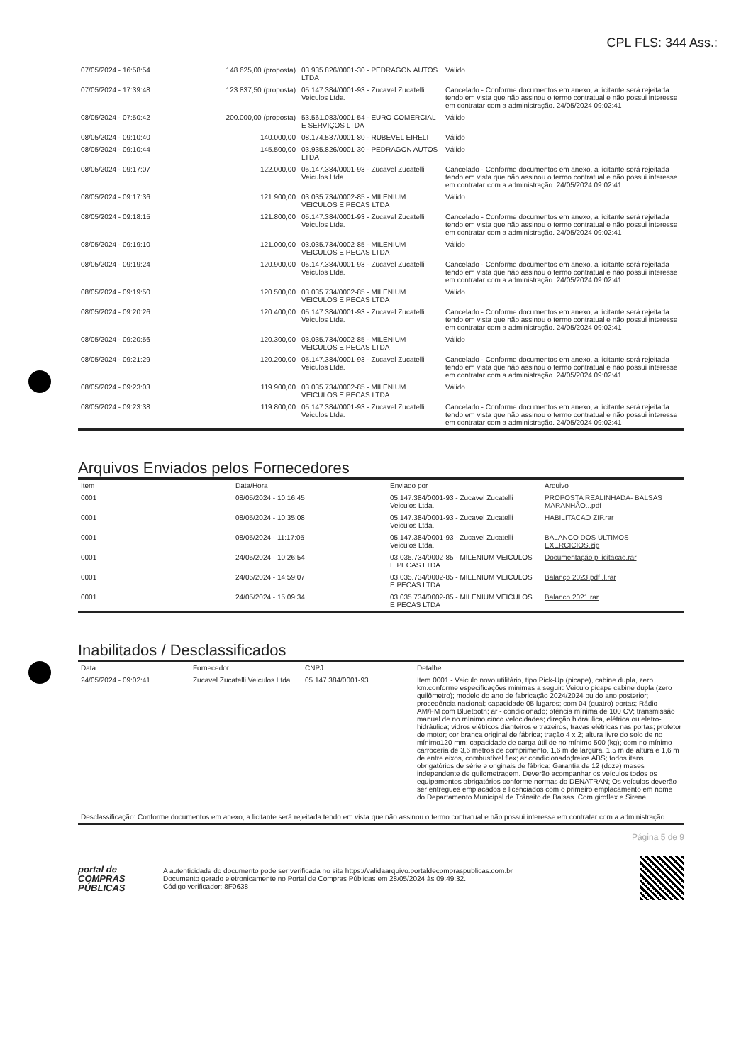CPL FLS: 344 Ass.:
| 07/05/2024 - 16:58:54 | 148.625,00 (proposta) | 03.935.826/0001-30 - PEDRAGON AUTOS LTDA | Válido |
| 07/05/2024 - 17:39:48 | 123.837,50 (proposta) | 05.147.384/0001-93 - Zucavel Zucatelli Veiculos Ltda. | Cancelado - Conforme documentos em anexo, a licitante será rejeitada tendo em vista que não assinou o termo contratual e não possui interesse em contratar com a administração. 24/05/2024 09:02:41 |
| 08/05/2024 - 07:50:42 | 200.000,00 (proposta) | 53.561.083/0001-54 - EURO COMERCIAL E SERVIÇOS LTDA | Válido |
| 08/05/2024 - 09:10:40 | 140.000,00 | 08.174.537/0001-80 - RUBEVEL EIRELI | Válido |
| 08/05/2024 - 09:10:44 | 145.500,00 | 03.935.826/0001-30 - PEDRAGON AUTOS LTDA | Válido |
| 08/05/2024 - 09:17:07 | 122.000,00 | 05.147.384/0001-93 - Zucavel Zucatelli Veiculos Ltda. | Cancelado - Conforme documentos em anexo, a licitante será rejeitada tendo em vista que não assinou o termo contratual e não possui interesse em contratar com a administração. 24/05/2024 09:02:41 |
| 08/05/2024 - 09:17:36 | 121.900,00 | 03.035.734/0002-85 - MILENIUM VEICULOS E PECAS LTDA | Válido |
| 08/05/2024 - 09:18:15 | 121.800,00 | 05.147.384/0001-93 - Zucavel Zucatelli Veiculos Ltda. | Cancelado - Conforme documentos em anexo, a licitante será rejeitada tendo em vista que não assinou o termo contratual e não possui interesse em contratar com a administração. 24/05/2024 09:02:41 |
| 08/05/2024 - 09:19:10 | 121.000,00 | 03.035.734/0002-85 - MILENIUM VEICULOS E PECAS LTDA | Válido |
| 08/05/2024 - 09:19:24 | 120.900,00 | 05.147.384/0001-93 - Zucavel Zucatelli Veiculos Ltda. | Cancelado - Conforme documentos em anexo, a licitante será rejeitada tendo em vista que não assinou o termo contratual e não possui interesse em contratar com a administração. 24/05/2024 09:02:41 |
| 08/05/2024 - 09:19:50 | 120.500,00 | 03.035.734/0002-85 - MILENIUM VEICULOS E PECAS LTDA | Válido |
| 08/05/2024 - 09:20:26 | 120.400,00 | 05.147.384/0001-93 - Zucavel Zucatelli Veiculos Ltda. | Cancelado - Conforme documentos em anexo, a licitante será rejeitada tendo em vista que não assinou o termo contratual e não possui interesse em contratar com a administração. 24/05/2024 09:02:41 |
| 08/05/2024 - 09:20:56 | 120.300,00 | 03.035.734/0002-85 - MILENIUM VEICULOS E PECAS LTDA | Válido |
| 08/05/2024 - 09:21:29 | 120.200,00 | 05.147.384/0001-93 - Zucavel Zucatelli Veiculos Ltda. | Cancelado - Conforme documentos em anexo, a licitante será rejeitada tendo em vista que não assinou o termo contratual e não possui interesse em contratar com a administração. 24/05/2024 09:02:41 |
| 08/05/2024 - 09:23:03 | 119.900,00 | 03.035.734/0002-85 - MILENIUM VEICULOS E PECAS LTDA | Válido |
| 08/05/2024 - 09:23:38 | 119.800,00 | 05.147.384/0001-93 - Zucavel Zucatelli Veiculos Ltda. | Cancelado - Conforme documentos em anexo, a licitante será rejeitada tendo em vista que não assinou o termo contratual e não possui interesse em contratar com a administração. 24/05/2024 09:02:41 |
Arquivos Enviados pelos Fornecedores
| Item | Data/Hora | Enviado por | Arquivo |
| --- | --- | --- | --- |
| 0001 | 08/05/2024 - 10:16:45 | 05.147.384/0001-93 - Zucavel Zucatelli Veiculos Ltda. | PROPOSTA REALINHADA- BALSAS MARANHÃO...pdf |
| 0001 | 08/05/2024 - 10:35:08 | 05.147.384/0001-93 - Zucavel Zucatelli Veiculos Ltda. | HABILITACAO ZIP.rar |
| 0001 | 08/05/2024 - 11:17:05 | 05.147.384/0001-93 - Zucavel Zucatelli Veiculos Ltda. | BALANCO DOS ULTIMOS EXERCICIOS.zip |
| 0001 | 24/05/2024 - 10:26:54 | 03.035.734/0002-85 - MILENIUM VEICULOS E PECAS LTDA | Documentação p licitacao.rar |
| 0001 | 24/05/2024 - 14:59:07 | 03.035.734/0002-85 - MILENIUM VEICULOS E PECAS LTDA | Balanço 2023.pdf .l.rar |
| 0001 | 24/05/2024 - 15:09:34 | 03.035.734/0002-85 - MILENIUM VEICULOS E PECAS LTDA | Balanco 2021.rar |
Inabilitados / Desclassificados
| Data | Fornecedor | CNPJ | Detalhe |
| --- | --- | --- | --- |
| 24/05/2024 - 09:02:41 | Zucavel Zucatelli Veiculos Ltda. | 05.147.384/0001-93 | Item 0001 - Veiculo novo utilitário, tipo Pick-Up (picape), cabine dupla, zero km.conforme especificações minimas a seguir: Veiculo picape cabine dupla (zero quilômetro); modelo do ano de fabricação 2024/2024 ou do ano posterior; procedência nacional; capacidade 05 lugares; com 04 (quatro) portas; Rádio AM/FM com Bluetooth; ar - condicionado; otência mínima de 100 CV; transmissão manual de no mínimo cinco velocidades; direção hidráulica, elétrica ou eletro-hidráulica; vidros elétricos dianteiros e trazeiros, travas elétricas nas portas; protetor de motor; cor branca original de fábrica; tração 4 x 2; altura livre do solo de no mínimo120 mm; capacidade de carga útil de no mínimo 500 (kg); com no mínimo carroceria de 3,6 metros de comprimento, 1,6 m de largura, 1,5 m de altura e 1,6 m de entre eixos, combustível flex; ar condicionado;freios ABS; todos itens obrigatórios de série e originais de fábrica; Garantia de 12 (doze) meses independente de quilometragem. Deverão acompanhar os veículos todos os equipamentos obrigatórios conforme normas do DENATRAN; Os veículos deverão ser entregues emplacados e licenciados com o primeiro emplacamento em nome do Departamento Municipal de Trânsito de Balsas. Com giroflex e Sirene. |
| Desclassificação: Conforme documentos em anexo, a licitante será rejeitada tendo em vista que não assinou o termo contratual e não possui interesse em contratar com a administração. | | | |
Página 5 de 9
portal de
COMPRAS
PÚBLICAS
A autenticidade do documento pode ser verificada no site https://validaarquivo.portaldecompraspublicas.com.br
Documento gerado eletronicamente no Portal de Compras Públicas em 28/05/2024 às 09:49:32.
Código verificador: 8F0638